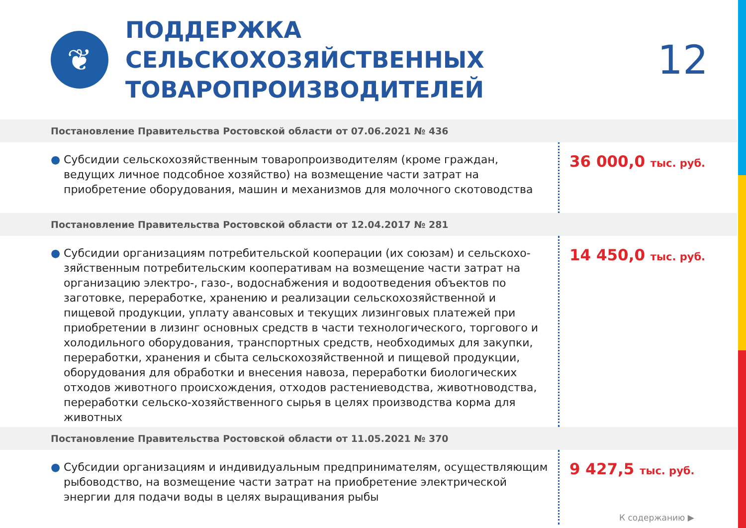❦
ПОДДЕРЖКА СЕЛЬСКОХОЗЯЙСТВЕННЫХ ТОВАРОПРОИЗВОДИТЕЛЕЙ
12
Постановление Правительства Ростовской области от 07.06.2021 № 436
● Субсидии сельскохозяйственным товаропроизводителям (кроме граждан, ведущих личное подсобное хозяйство) на возмещение части затрат на приобретение оборудования, машин и механизмов для молочного скотоводства
36 000,0 тыс. руб.
Постановление Правительства Ростовской области от 12.04.2017 № 281
● Субсидии организациям потребительской кооперации (их союзам) и сельскохо-зяйственным потребительским кооперативам на возмещение части затрат на организацию электро-, газо-, водоснабжения и водоотведения объектов по заготовке, переработке, хранению и реализации сельскохозяйственной и пищевой продукции, уплату авансовых и текущих лизинговых платежей при приобретении в лизинг основных средств в части технологического, торгового и холодильного оборудования, транспортных средств, необходимых для закупки, переработки, хранения и сбыта сельскохозяйственной и пищевой продукции, оборудования для обработки и внесения навоза, переработки биологических отходов животного происхождения, отходов растениеводства, животноводства, переработки сельско-хозяйственного сырья в целях производства корма для животных
14 450,0 тыс. руб.
Постановление Правительства Ростовской области от 11.05.2021 № 370
● Субсидии организациям и индивидуальным предпринимателям, осуществляющим рыбоводство, на возмещение части затрат на приобретение электрической энергии для подачи воды в целях выращивания рыбы
9 427,5 тыс. руб.
К содержанию ▶